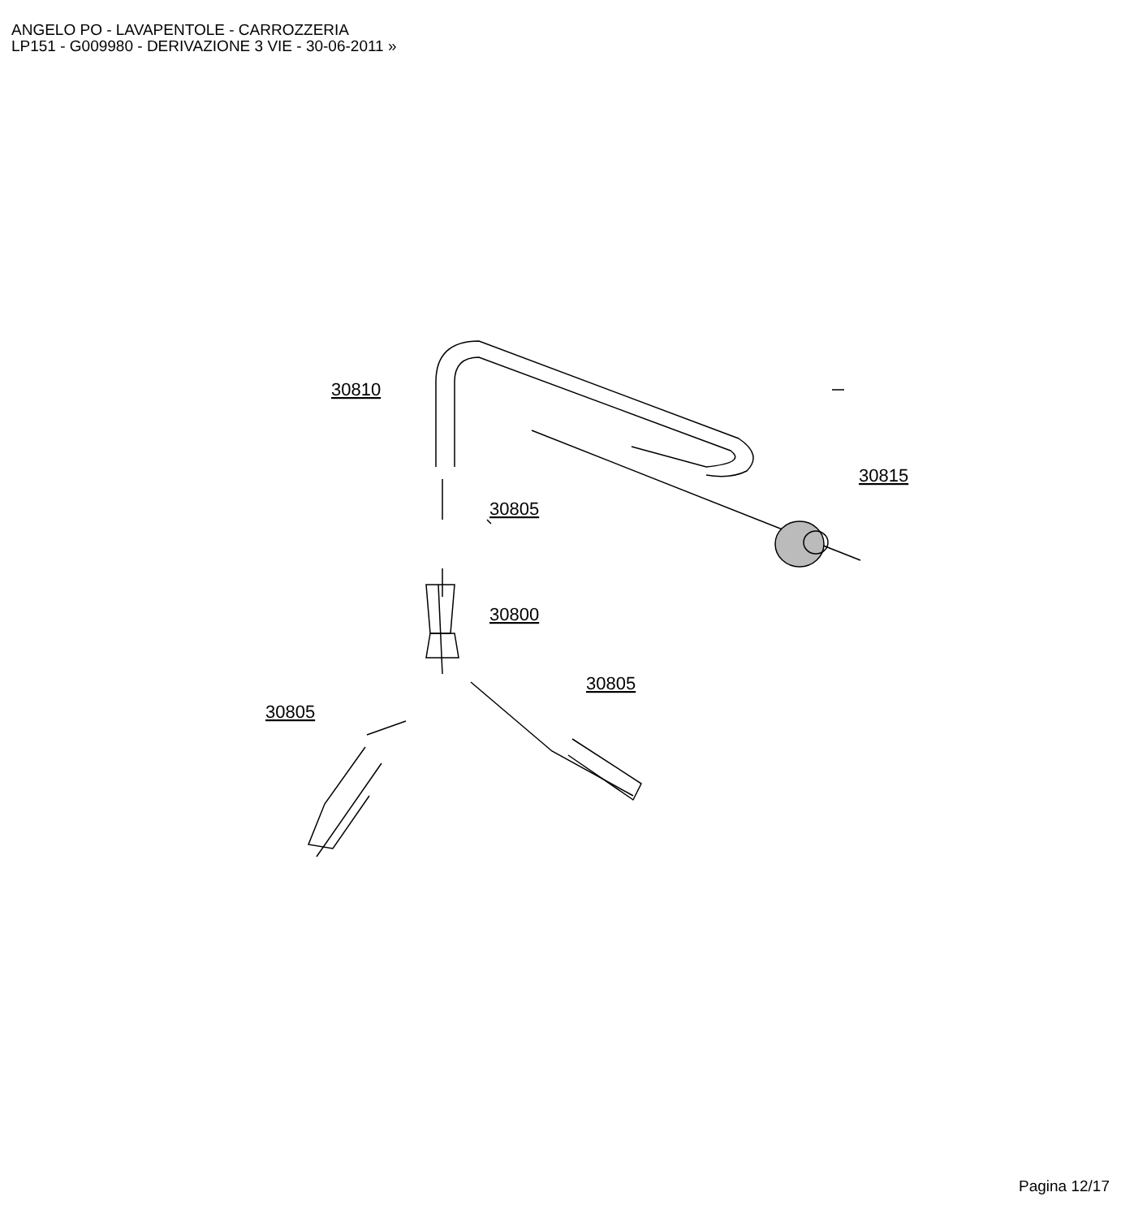ANGELO PO - LAVAPENTOLE - CARROZZERIA
LP151 - G009980 - DERIVAZIONE 3 VIE - 30-06-2011 »
30810
30815
30805
30800
30805
30805
Pagina 12/17